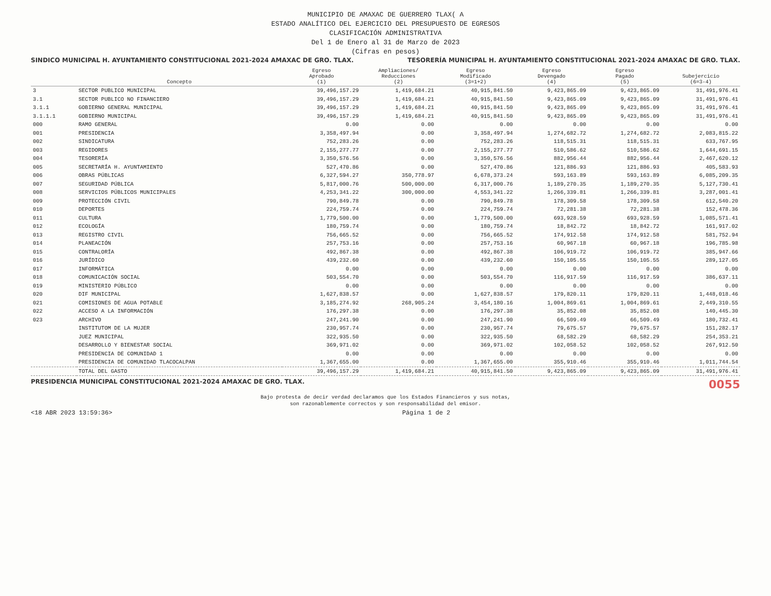MUNICIPIO DE AMAXAC DE GUERRERO TLAX( A
ESTADO ANALÍTICO DEL EJERCICIO DEL PRESUPUESTO DE EGRESOS
CLASIFICACIÓN ADMINISTRATIVA
Del 1 de Enero al 31 de Marzo de 2023
(Cifras en pesos)
SINDICO MUNICIPAL H. AYUNTAMIENTO CONSTITUCIONAL 2021-2024 AMAXAC DE GRO. TLAX. TESORERÍA MUNICIPAL H. AYUNTAMIENTO CONSTITUCIONAL 2021-2024 AMAXAC DE GRO. TLAX.
| | Concepto | Egreso Aprobado (1) | Ampliaciones/ Reducciones (2) | Egreso Modificado (3=1+2) | Egreso Devengado (4) | Egreso Pagado (5) | Subejercicio (6=3-4) |
| --- | --- | --- | --- | --- | --- | --- | --- |
| 3 | SECTOR PUBLICO MUNICIPAL | 39,496,157.29 | 1,419,684.21 | 40,915,841.50 | 9,423,865.09 | 9,423,865.09 | 31,491,976.41 |
| 3.1 | SECTOR PUBLICO NO FINANCIERO | 39,496,157.29 | 1,419,684.21 | 40,915,841.50 | 9,423,865.09 | 9,423,865.09 | 31,491,976.41 |
| 3.1.1 | GOBIERNO GENERAL MUNICIPAL | 39,496,157.29 | 1,419,684.21 | 40,915,841.50 | 9,423,865.09 | 9,423,865.09 | 31,491,976.41 |
| 3.1.1.1 | GOBIERNO MUNICIPAL | 39,496,157.29 | 1,419,684.21 | 40,915,841.50 | 9,423,865.09 | 9,423,865.09 | 31,491,976.41 |
| 000 | RAMO GENERAL | 0.00 | 0.00 | 0.00 | 0.00 | 0.00 | 0.00 |
| 001 | PRESIDENCIA | 3,358,497.94 | 0.00 | 3,358,497.94 | 1,274,682.72 | 1,274,682.72 | 2,083,815.22 |
| 002 | SINDICATURA | 752,283.26 | 0.00 | 752,283.26 | 118,515.31 | 118,515.31 | 633,767.95 |
| 003 | REGIDORES | 2,155,277.77 | 0.00 | 2,155,277.77 | 510,586.62 | 510,586.62 | 1,644,691.15 |
| 004 | TESORERÍA | 3,350,576.56 | 0.00 | 3,350,576.56 | 882,956.44 | 882,956.44 | 2,467,620.12 |
| 005 | SECRETARÍA H. AYUNTAMIENTO | 527,470.86 | 0.00 | 527,470.86 | 121,886.93 | 121,886.93 | 405,583.93 |
| 006 | OBRAS PÚBLICAS | 6,327,594.27 | 350,778.97 | 6,678,373.24 | 593,163.89 | 593,163.89 | 6,085,209.35 |
| 007 | SEGURIDAD PÚBLICA | 5,817,000.76 | 500,000.00 | 6,317,000.76 | 1,189,270.35 | 1,189,270.35 | 5,127,730.41 |
| 008 | SERVICIOS PÚBLICOS MUNICIPALES | 4,253,341.22 | 300,000.00 | 4,553,341.22 | 1,266,339.81 | 1,266,339.81 | 3,287,001.41 |
| 009 | PROTECCIÓN CIVIL | 790,849.78 | 0.00 | 790,849.78 | 178,309.58 | 178,309.58 | 612,540.20 |
| 010 | DEPORTES | 224,759.74 | 0.00 | 224,759.74 | 72,281.38 | 72,281.38 | 152,478.36 |
| 011 | CULTURA | 1,779,500.00 | 0.00 | 1,779,500.00 | 693,928.59 | 693,928.59 | 1,085,571.41 |
| 012 | ECOLOGÍA | 180,759.74 | 0.00 | 180,759.74 | 18,842.72 | 18,842.72 | 161,917.02 |
| 013 | REGISTRO CIVIL | 756,665.52 | 0.00 | 756,665.52 | 174,912.58 | 174,912.58 | 581,752.94 |
| 014 | PLANEACIÓN | 257,753.16 | 0.00 | 257,753.16 | 60,967.18 | 60,967.18 | 196,785.98 |
| 015 | CONTRALORÍA | 492,867.38 | 0.00 | 492,867.38 | 106,919.72 | 106,919.72 | 385,947.66 |
| 016 | JURÍDICO | 439,232.60 | 0.00 | 439,232.60 | 150,105.55 | 150,105.55 | 289,127.05 |
| 017 | INFORMÁTICA | 0.00 | 0.00 | 0.00 | 0.00 | 0.00 | 0.00 |
| 018 | COMUNICACIÓN SOCIAL | 503,554.70 | 0.00 | 503,554.70 | 116,917.59 | 116,917.59 | 386,637.11 |
| 019 | MINISTERIO PÚBLICO | 0.00 | 0.00 | 0.00 | 0.00 | 0.00 | 0.00 |
| 020 | DIF MUNICIPAL | 1,627,838.57 | 0.00 | 1,627,838.57 | 179,820.11 | 179,820.11 | 1,448,018.46 |
| 021 | COMISIONES DE AGUA POTABLE | 3,185,274.92 | 268,905.24 | 3,454,180.16 | 1,004,869.61 | 1,004,869.61 | 2,449,310.55 |
| 022 | ACCESO A LA INFORMACIÓN | 176,297.38 | 0.00 | 176,297.38 | 35,852.08 | 35,852.08 | 140,445.30 |
| 023 | ARCHIVO | 247,241.90 | 0.00 | 247,241.90 | 66,509.49 | 66,509.49 | 180,732.41 |
| | INSTITUTOM DE LA MUJER | 230,957.74 | 0.00 | 230,957.74 | 79,675.57 | 79,675.57 | 151,282.17 |
| | JUEZ MUNICIPAL | 322,935.50 | 0.00 | 322,935.50 | 68,582.29 | 68,582.29 | 254,353.21 |
| | DESARROLLO Y BIENESTAR SOCIAL | 369,971.02 | 0.00 | 369,971.02 | 102,058.52 | 102,058.52 | 267,912.50 |
| | PRESIDENCIA DE COMUNIDAD 1 | 0.00 | 0.00 | 0.00 | 0.00 | 0.00 | 0.00 |
| | PRESIDENCIA DE COMUNIDAD TLACOCALPAN | 1,367,655.00 | 0.00 | 1,367,655.00 | 355,910.46 | 355,910.46 | 1,011,744.54 |
| | TOTAL DEL GASTO | 39,496,157.29 | 1,419,684.21 | 40,915,841.50 | 9,423,865.09 | 9,423,865.09 | 31,491,976.41 |
PRESIDENCIA MUNICIPAL CONSTITUCIONAL 2021-2024 AMAXAC DE GRO. TLAX. 0055
Bajo protesta de decir verdad declaramos que los Estados Financieros y sus notas,
son razonablemente correctos y son responsabilidad del emisor.
<18 ABR 2023 13:59:36> Página 1 de 2